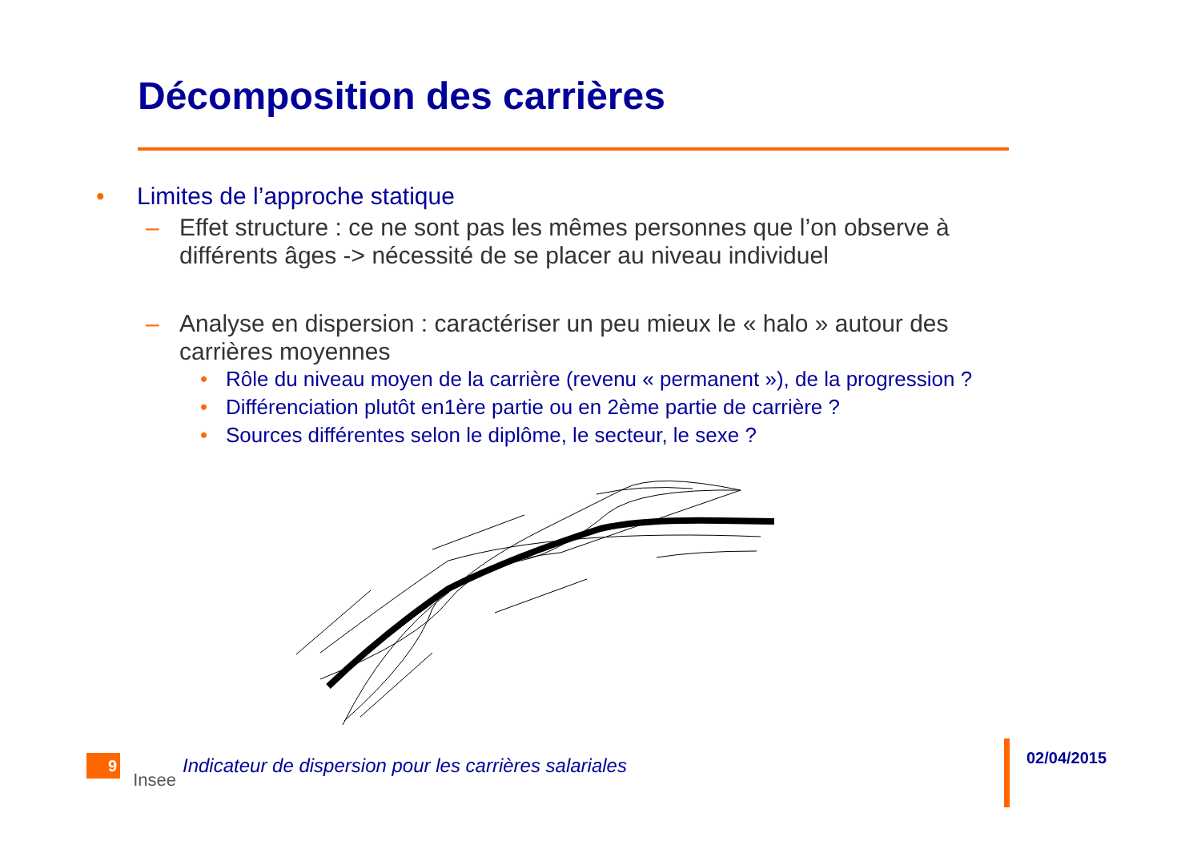Décomposition des carrières
• Limites de l’approche statique
– Effet structure : ce ne sont pas les mêmes personnes que l’on observe à différents âges -> nécessité de se placer au niveau individuel
– Analyse en dispersion : caractériser un peu mieux le « halo » autour des carrières moyennes
• Rôle du niveau moyen de la carrière (revenu « permanent »), de la progression ?
• Différenciation plutôt en1ère partie ou en 2ème partie de carrière ?
• Sources différentes selon le diplôme, le secteur, le sexe ?
9
Insee
Indicateur de dispersion pour les carrières salariales
02/04/2015